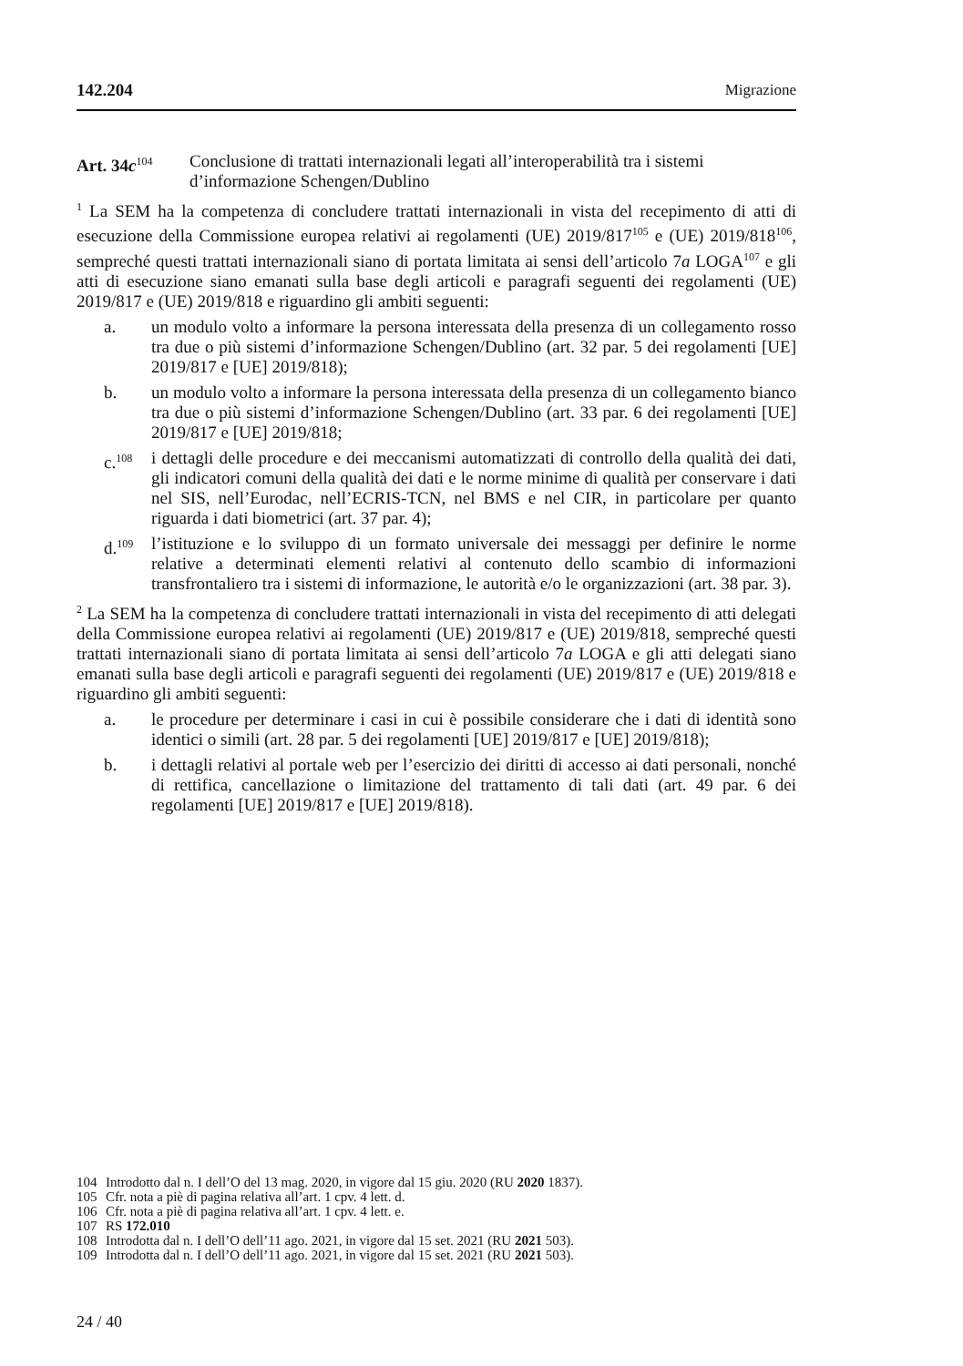142.204 Migrazione
Art. 34c<sup>104</sup>
Conclusione di trattati internazionali legati all’interoperabilità tra i sistemi d’informazione Schengen/Dublino
<sup>1</sup> La SEM ha la competenza di concludere trattati internazionali in vista del recepimento di atti di esecuzione della Commissione europea relativi ai regolamenti (UE) 2019/817<sup>105</sup> e (UE) 2019/818<sup>106</sup>, sempreché questi trattati internazionali siano di portata limitata ai sensi dell’articolo 7a LOGA<sup>107</sup> e gli atti di esecuzione siano emanati sulla base degli articoli e paragrafi seguenti dei regolamenti (UE) 2019/817 e (UE) 2019/818 e riguardino gli ambiti seguenti:
a. un modulo volto a informare la persona interessata della presenza di un collegamento rosso tra due o più sistemi d’informazione Schengen/Dublino (art. 32 par. 5 dei regolamenti [UE] 2019/817 e [UE] 2019/818);
b. un modulo volto a informare la persona interessata della presenza di un collegamento bianco tra due o più sistemi d’informazione Schengen/Dublino (art. 33 par. 6 dei regolamenti [UE] 2019/817 e [UE] 2019/818;
c.<sup>108</sup>
i dettagli delle procedure e dei meccanismi automatizzati di controllo della qualità dei dati, gli indicatori comuni della qualità dei dati e le norme minime di qualità per conservare i dati nel SIS, nell’Eurodac, nell’ECRIS-TCN, nel BMS e nel CIR, in particolare per quanto riguarda i dati biometrici (art. 37 par. 4);
d.<sup>109</sup>
l’istituzione e lo sviluppo di un formato universale dei messaggi per definire le norme relative a determinati elementi relativi al contenuto dello scambio di informazioni transfrontaliero tra i sistemi di informazione, le autorità e/o le organizzazioni (art. 38 par. 3).
<sup>2</sup> La SEM ha la competenza di concludere trattati internazionali in vista del recepimento di atti delegati della Commissione europea relativi ai regolamenti (UE) 2019/817 e (UE) 2019/818, sempreché questi trattati internazionali siano di portata limitata ai sensi dell’articolo 7a LOGA e gli atti delegati siano emanati sulla base degli articoli e paragrafi seguenti dei regolamenti (UE) 2019/817 e (UE) 2019/818 e riguardino gli ambiti seguenti:
a. le procedure per determinare i casi in cui è possibile considerare che i dati di identità sono identici o simili (art. 28 par. 5 dei regolamenti [UE] 2019/817 e [UE] 2019/818);
b. i dettagli relativi al portale web per l’esercizio dei diritti di accesso ai dati personali, nonché di rettifica, cancellazione o limitazione del trattamento di tali dati (art. 49 par. 6 dei regolamenti [UE] 2019/817 e [UE] 2019/818).
104 Introdotto dal n. I dell’O del 13 mag. 2020, in vigore dal 15 giu. 2020 (RU 2020 1837).
105 Cfr. nota a piè di pagina relativa all’art. 1 cpv. 4 lett. d.
106 Cfr. nota a piè di pagina relativa all’art. 1 cpv. 4 lett. e.
107 RS 172.010
108 Introdotta dal n. I dell’O dell’11 ago. 2021, in vigore dal 15 set. 2021 (RU 2021 503).
109 Introdotta dal n. I dell’O dell’11 ago. 2021, in vigore dal 15 set. 2021 (RU 2021 503).
24 / 40